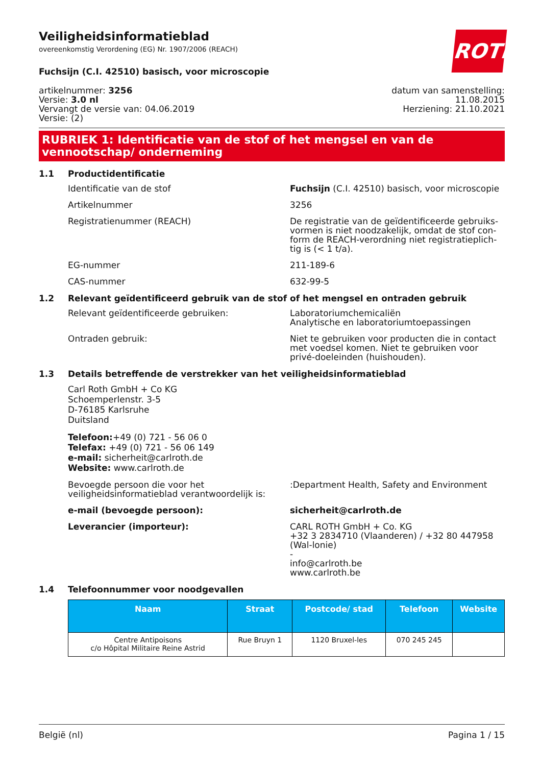ROTH
Veiligheidsinformatieblad
overeenkomstig Verordening (EG) Nr. 1907/2006 (REACH)
Fuchsijn (C.I. 42510) basisch, voor microscopie
artikelnummer: 3256
Versie: 3.0 nl
Vervangt de versie van: 04.06.2019
Versie: (2)
datum van samenstelling:
11.08.2015
Herziening: 21.10.2021
RUBRIEK 1: Identificatie van de stof of het mengsel en van de vennootschap/ onderneming
1.1 Productidentificatie
Identificatie van de stof Fuchsijn (C.I. 42510) basisch, voor microscopie
Artikelnummer 3256
Registratienummer (REACH) De registratie van de geïdentificeerde gebruiks-vormen is niet noodzakelijk, omdat de stof con-form de REACH-verordning niet registratieplich-tig is (< 1 t/a).
EG-nummer 211-189-6
CAS-nummer 632-99-5
1.2 Relevant geïdentificeerd gebruik van de stof of het mengsel en ontraden gebruik
Relevant geïdentificeerde gebruiken: Laboratoriumchemicaliën
Analytische en laboratoriumtoepassingen
Ontraden gebruik: Niet te gebruiken voor producten die in contact met voedsel komen. Niet te gebruiken voor privé-doeleinden (huishouden).
1.3 Details betreffende de verstrekker van het veiligheidsinformatieblad
Carl Roth GmbH + Co KG
Schoemperlenstr. 3-5
D-76185 Karlsruhe
Duitsland
Telefoon:+49 (0) 721 - 56 06 0
Telefax: +49 (0) 721 - 56 06 149
e-mail: sicherheit@carlroth.de
Website: www.carlroth.de
Bevoegde persoon die voor het veiligheidsinformatieblad verantwoordelijk is:
:Department Health, Safety and Environment
e-mail (bevoegde persoon): sicherheit@carlroth.de
Leverancier (importeur): CARL ROTH GmbH + Co. KG
+32 3 2834710 (Vlaanderen) / +32 80 447958 (Wal-lonie)
-
info@carlroth.be
www.carlroth.be
1.4 Telefoonnummer voor noodgevallen
| Naam | Straat | Postcode/ stad | Telefoon | Website |
| --- | --- | --- | --- | --- |
| Centre Antipoisons c/o Hôpital Militaire Reine Astrid | Rue Bruyn 1 | 1120 Bruxel-les | 070 245 245 | |
België (nl) Pagina 1 / 15